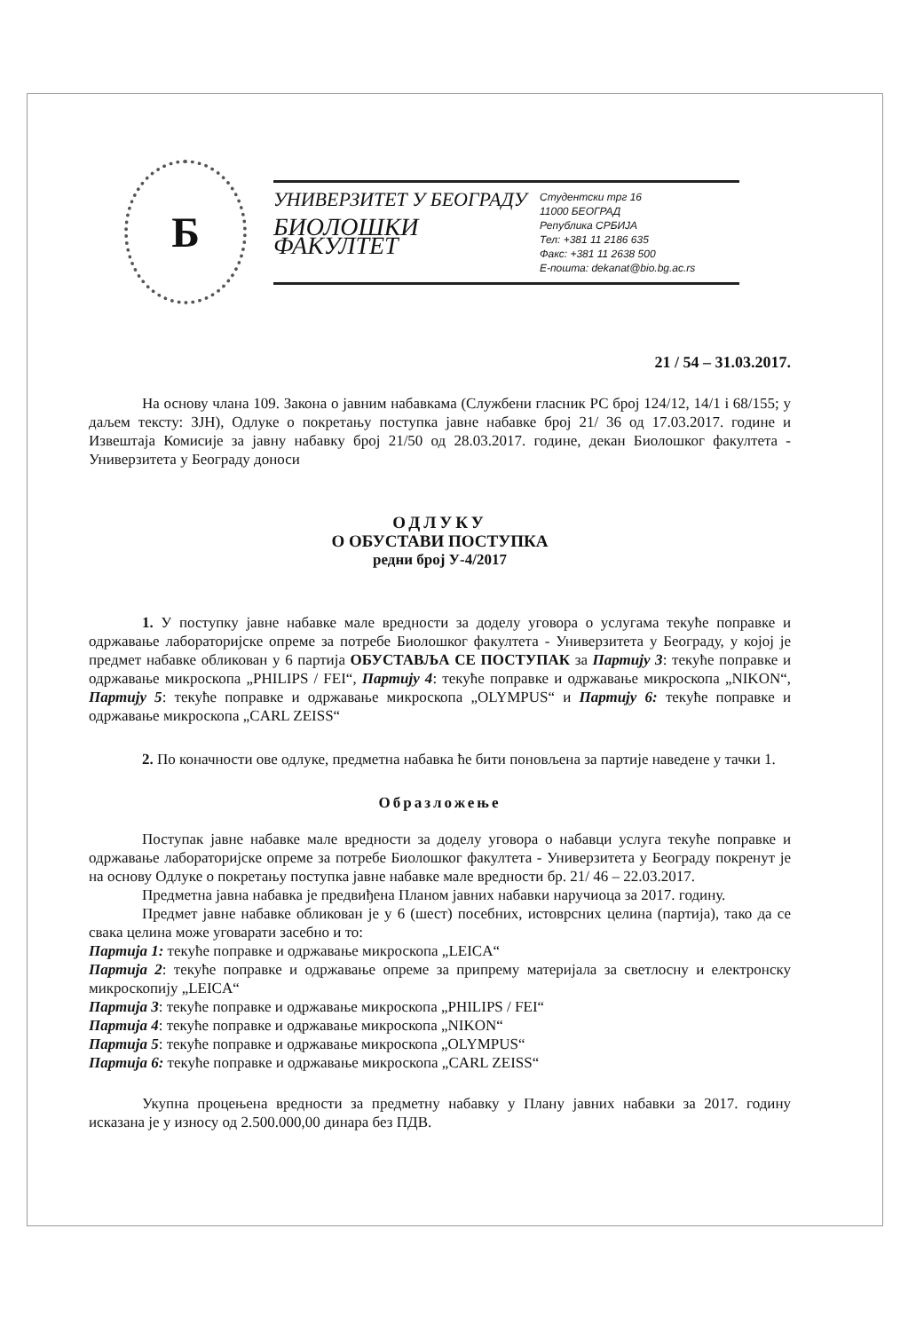Б
УНИВЕРЗИТЕТ У БЕОГРАДУ
БИОЛОШКИ ФАКУЛТЕТ
Студентски трг 16
11000 БЕОГРАД
Република СРБИЈА
Тел: +381 11 2186 635
Факс: +381 11 2638 500
Е-пошта: dekanat@bio.bg.ac.rs
21 / 54 – 31.03.2017.
На основу члана 109. Закона о јавним набавкама (Службени гласник РС број 124/12, 14/1 i 68/155; у даљем тексту: ЗЈН), Одлуке о покретању поступка јавне набавке број 21/ 36 од 17.03.2017. године и Извештаја Комисије за јавну набавку број 21/50 од 28.03.2017. године, декан Биолошког факултета - Универзитета у Београду доноси
ОДЛУКУ
О ОБУСТАВИ ПОСТУПКА
редни број У-4/2017
1. У поступку јавне набавке мале вредности за доделу уговора о услугама текуће поправке и одржавање лабораторијске опреме за потребе Биолошког факултета - Универзитета у Београду, у којој је предмет набавке обликован у 6 партија ОБУСТАВЉА СЕ ПОСТУПАК за Партију 3: текуће поправке и одржавање микроскопа „PHILIPS / FEI“, Партију 4: текуће поправке и одржавање микроскопа „NIKON“, Партију 5: текуће поправке и одржавање микроскопа „OLYMPUS“ и Партију 6: текуће поправке и одржавање микроскопа „CARL ZEISS“
2. По коначности ове одлуке, предметна набавка ће бити поновљена за партије наведене у тачки 1.
Образложење
Поступак јавне набавке мале вредности за доделу уговора о набавци услуга текуће поправке и одржавање лабораторијске опреме за потребе Биолошког факултета - Универзитета у Београду покренут је на основу Одлуке о покретању поступка јавне набавке мале вредности бр. 21/ 46 – 22.03.2017.
Предметна јавна набавка је предвиђена Планом јавних набавки наручиоца за 2017. годину.
Предмет јавне набавке обликован је у 6 (шест) посебних, истоврсних целина (партија), тако да се свака целина може уговарати засебно и то:
Партија 1: текуће поправке и одржавање микроскопа „LEICA“
Партија 2: текуће поправке и одржавање опреме за припрему материјала за светлосну и електронску микроскопију „LEICA“
Партија 3: текуће поправке и одржавање микроскопа „PHILIPS / FEI“
Партија 4: текуће поправке и одржавање микроскопа „NIKON“
Партија 5: текуће поправке и одржавање микроскопа „OLYMPUS“
Партија 6: текуће поправке и одржавање микроскопа „CARL ZEISS“
Укупна процењена вредности за предметну набавку у Плану јавних набавки за 2017. годину исказана је у износу од 2.500.000,00 динара без ПДВ.